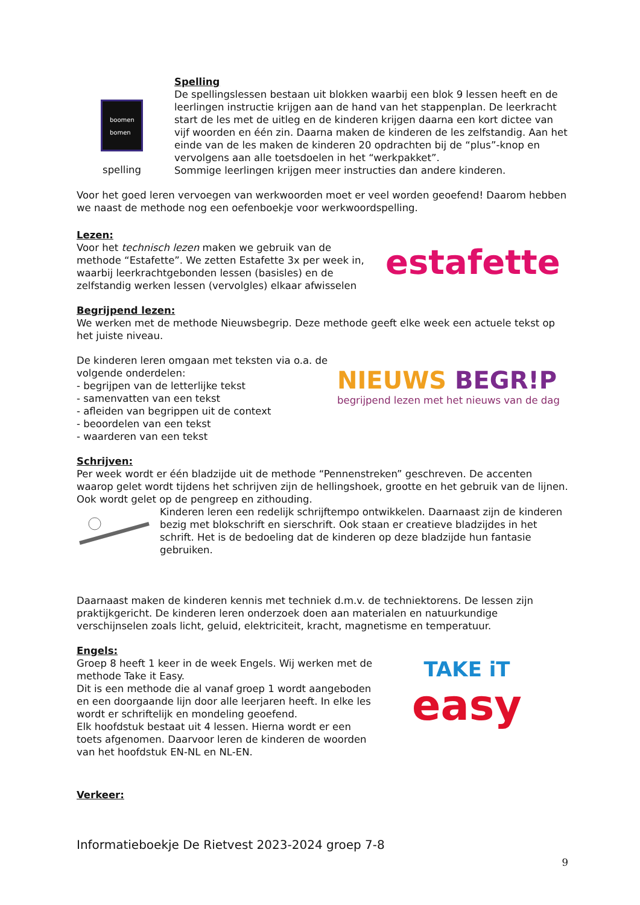boomen
bomen
spelling
Spelling
De spellingslessen bestaan uit blokken waarbij een blok 9 lessen heeft en de leerlingen instructie krijgen aan de hand van het stappenplan. De leerkracht start de les met de uitleg en de kinderen krijgen daarna een kort dictee van vijf woorden en één zin. Daarna maken de kinderen de les zelfstandig. Aan het einde van de les maken de kinderen 20 opdrachten bij de “plus”-knop en vervolgens aan alle toetsdoelen in het “werkpakket”.
Sommige leerlingen krijgen meer instructies dan andere kinderen.
Voor het goed leren vervoegen van werkwoorden moet er veel worden geoefend! Daarom hebben we naast de methode nog een oefenboekje voor werkwoordspelling.
Lezen:
Voor het technisch lezen maken we gebruik van de methode “Estafette”. We zetten Estafette 3x per week in, waarbij leerkrachtgebonden lessen (basisles) en de zelfstandig werken lessen (vervolgles) elkaar afwisselen
estafette
Begrijpend lezen:
We werken met de methode Nieuwsbegrip. Deze methode geeft elke week een actuele tekst op het juiste niveau.
De kinderen leren omgaan met teksten via o.a. de volgende onderdelen:
- begrijpen van de letterlijke tekst
- samenvatten van een tekst
- afleiden van begrippen uit de context
- beoordelen van een tekst
- waarderen van een tekst
NIEUWS BEGR!P
begrijpend lezen met het nieuws van de dag
Schrijven:
Per week wordt er één bladzijde uit de methode “Pennenstreken” geschreven. De accenten waarop gelet wordt tijdens het schrijven zijn de hellingshoek, grootte en het gebruik van de lijnen. Ook wordt gelet op de pengreep en zithouding.
Kinderen leren een redelijk schrijftempo ontwikkelen. Daarnaast zijn de kinderen bezig met blokschrift en sierschrift. Ook staan er creatieve bladzijdes in het schrift. Het is de bedoeling dat de kinderen op deze bladzijde hun fantasie gebruiken.
Daarnaast maken de kinderen kennis met techniek d.m.v. de techniektorens. De lessen zijn praktijkgericht. De kinderen leren onderzoek doen aan materialen en natuurkundige verschijnselen zoals licht, geluid, elektriciteit, kracht, magnetisme en temperatuur.
Engels:
Groep 8 heeft 1 keer in de week Engels. Wij werken met de methode Take it Easy.
Dit is een methode die al vanaf groep 1 wordt aangeboden en een doorgaande lijn door alle leerjaren heeft. In elke les wordt er schriftelijk en mondeling geoefend.
Elk hoofdstuk bestaat uit 4 lessen. Hierna wordt er een toets afgenomen. Daarvoor leren de kinderen de woorden van het hoofdstuk EN-NL en NL-EN.
TAKE iT
easy
Verkeer:
Informatieboekje De Rietvest 2023-2024 groep 7-8
9